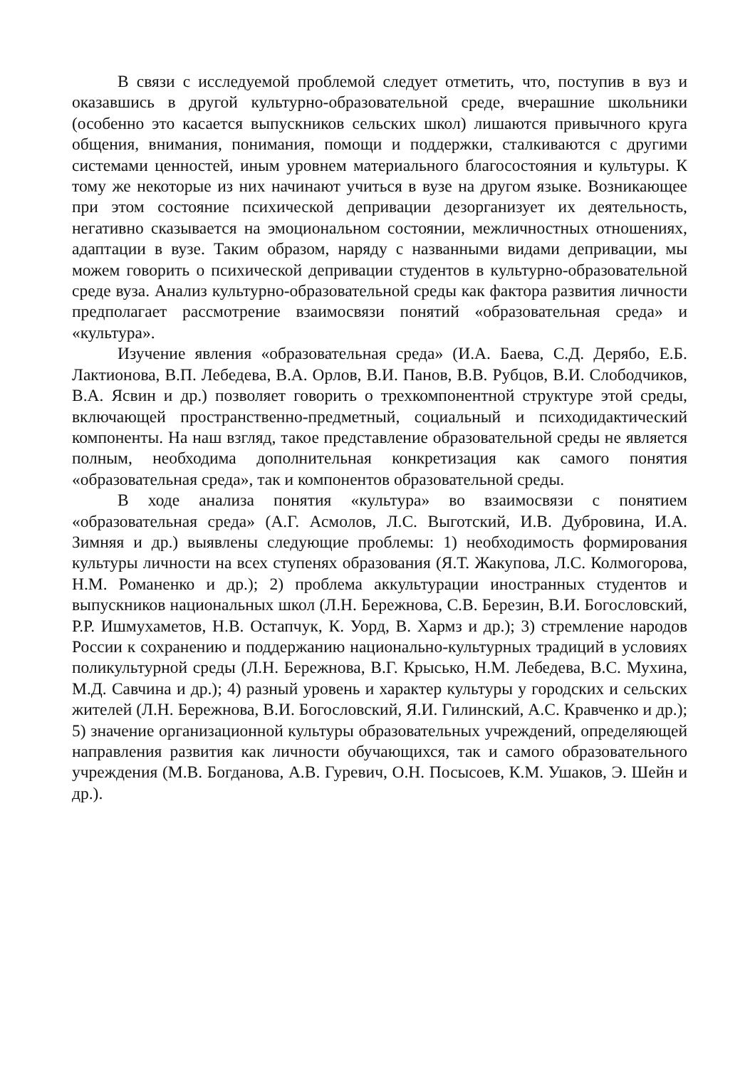В связи с исследуемой проблемой следует отметить, что, поступив в вуз и оказавшись в другой культурно-образовательной среде, вчерашние школьники (особенно это касается выпускников сельских школ) лишаются привычного круга общения, внимания, понимания, помощи и поддержки, сталкиваются с другими системами ценностей, иным уровнем материального благосостояния и культуры. К тому же некоторые из них начинают учиться в вузе на другом языке. Возникающее при этом состояние психической депривации дезорганизует их деятельность, негативно сказывается на эмоциональном состоянии, межличностных отношениях, адаптации в вузе. Таким образом, наряду с названными видами депривации, мы можем говорить о психической депривации студентов в культурно-образовательной среде вуза. Анализ культурно-образовательной среды как фактора развития личности предполагает рассмотрение взаимосвязи понятий «образовательная среда» и «культура».
Изучение явления «образовательная среда» (И.А. Баева, С.Д. Дерябо, Е.Б. Лактионова, В.П. Лебедева, В.А. Орлов, В.И. Панов, В.В. Рубцов, В.И. Слободчиков, В.А. Ясвин и др.) позволяет говорить о трехкомпонентной структуре этой среды, включающей пространственно-предметный, социальный и психодидактический компоненты. На наш взгляд, такое представление образовательной среды не является полным, необходима дополнительная конкретизация как самого понятия «образовательная среда», так и компонентов образовательной среды.
В ходе анализа понятия «культура» во взаимосвязи с понятием «образовательная среда» (А.Г. Асмолов, Л.С. Выготский, И.В. Дубровина, И.А. Зимняя и др.) выявлены следующие проблемы: 1) необходимость формирования культуры личности на всех ступенях образования (Я.Т. Жакупова, Л.С. Колмогорова, Н.М. Романенко и др.); 2) проблема аккультурации иностранных студентов и выпускников национальных школ (Л.Н. Бережнова, С.В. Березин, В.И. Богословский, Р.Р. Ишмухаметов, Н.В. Остапчук, К. Уорд, В. Хармз и др.); 3) стремление народов России к сохранению и поддержанию национально-культурных традиций в условиях поликультурной среды (Л.Н. Бережнова, В.Г. Крысько, Н.М. Лебедева, В.С. Мухина, М.Д. Савчина и др.); 4) разный уровень и характер культуры у городских и сельских жителей (Л.Н. Бережнова, В.И. Богословский, Я.И. Гилинский, А.С. Кравченко и др.); 5) значение организационной культуры образовательных учреждений, определяющей направления развития как личности обучающихся, так и самого образовательного учреждения (М.В. Богданова, А.В. Гуревич, О.Н. Посысоев, К.М. Ушаков, Э. Шейн и др.).